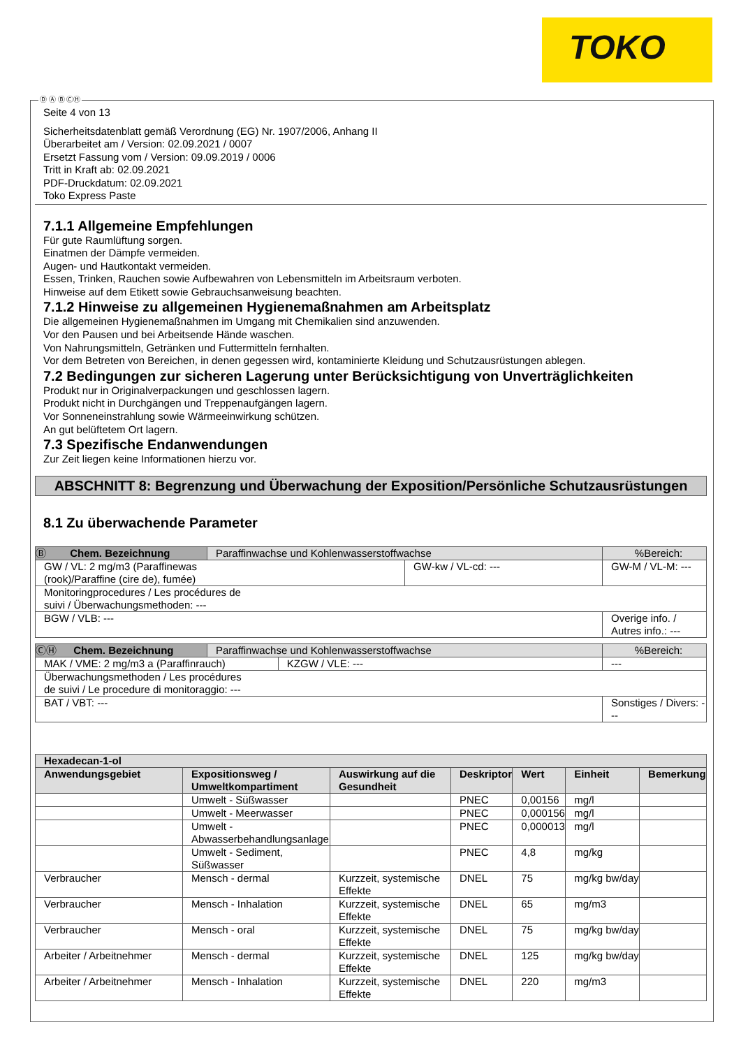TOKO
Ⓓ Ⓐ Ⓑ ⒸⒽ
Seite 4 von 13
Sicherheitsdatenblatt gemäß Verordnung (EG) Nr. 1907/2006, Anhang II
Überarbeitet am / Version: 02.09.2021 / 0007
Ersetzt Fassung vom / Version: 09.09.2019 / 0006
Tritt in Kraft ab: 02.09.2021
PDF-Druckdatum: 02.09.2021
Toko Express Paste
7.1.1 Allgemeine Empfehlungen
Für gute Raumlüftung sorgen.
Einatmen der Dämpfe vermeiden.
Augen- und Hautkontakt vermeiden.
Essen, Trinken, Rauchen sowie Aufbewahren von Lebensmitteln im Arbeitsraum verboten.
Hinweise auf dem Etikett sowie Gebrauchsanweisung beachten.
7.1.2 Hinweise zu allgemeinen Hygienemaßnahmen am Arbeitsplatz
Die allgemeinen Hygienemaßnahmen im Umgang mit Chemikalien sind anzuwenden.
Vor den Pausen und bei Arbeitsende Hände waschen.
Von Nahrungsmitteln, Getränken und Futtermitteln fernhalten.
Vor dem Betreten von Bereichen, in denen gegessen wird, kontaminierte Kleidung und Schutzausrüstungen ablegen.
7.2 Bedingungen zur sicheren Lagerung unter Berücksichtigung von Unverträglichkeiten
Produkt nur in Originalverpackungen und geschlossen lagern.
Produkt nicht in Durchgängen und Treppenaufgängen lagern.
Vor Sonneneinstrahlung sowie Wärmeeinwirkung schützen.
An gut belüftetem Ort lagern.
7.3 Spezifische Endanwendungen
Zur Zeit liegen keine Informationen hierzu vor.
ABSCHNITT 8: Begrenzung und Überwachung der Exposition/Persönliche Schutzausrüstungen
8.1 Zu überwachende Parameter
| Ⓑ Chem. Bezeichnung | Paraffinwachse und Kohlenwasserstoffwachse | | %Bereich: |
| GW / VL: 2 mg/m3 (Paraffinewas (rook)/Paraffine (cire de), fumée) | | GW-kw / VL-cd: --- | GW-M / VL-M: --- |
| Monitoringprocedures / Les procédures de suivi / Überwachungsmethoden: --- | | | |
| BGW / VLB: --- | | | Overige info. / Autres info.: --- |
| ⒸⒽ Chem. Bezeichnung | Paraffinwachse und Kohlenwasserstoffwachse | | %Bereich: |
| MAK / VME: 2 mg/m3 a (Paraffinrauch) | | KZGW / VLE: --- | --- |
| Überwachungsmethoden / Les procédures de suivi / Le procedure di monitoraggio: --- | | | |
| BAT / VBT: --- | | | Sonstiges / Divers: --- |
| Hexadecan-1-ol | | | | | | |
| --- | --- | --- | --- | --- | --- | --- |
| Anwendungsgebiet | Expositionsweg / Umweltkompartiment | Auswirkung auf die Gesundheit | Deskriptor | Wert | Einheit | Bemerkung |
| | Umwelt - Süßwasser | | PNEC | 0,00156 | mg/l | |
| | Umwelt - Meerwasser | | PNEC | 0,000156 | mg/l | |
| | Umwelt - Abwasserbehandlungsanlage | | PNEC | 0,000013 | mg/l | |
| | Umwelt - Sediment, Süßwasser | | PNEC | 4,8 | mg/kg | |
| Verbraucher | Mensch - dermal | Kurzzeit, systemische Effekte | DNEL | 75 | mg/kg bw/day | |
| Verbraucher | Mensch - Inhalation | Kurzzeit, systemische Effekte | DNEL | 65 | mg/m3 | |
| Verbraucher | Mensch - oral | Kurzzeit, systemische Effekte | DNEL | 75 | mg/kg bw/day | |
| Arbeiter / Arbeitnehmer | Mensch - dermal | Kurzzeit, systemische Effekte | DNEL | 125 | mg/kg bw/day | |
| Arbeiter / Arbeitnehmer | Mensch - Inhalation | Kurzzeit, systemische Effekte | DNEL | 220 | mg/m3 | |